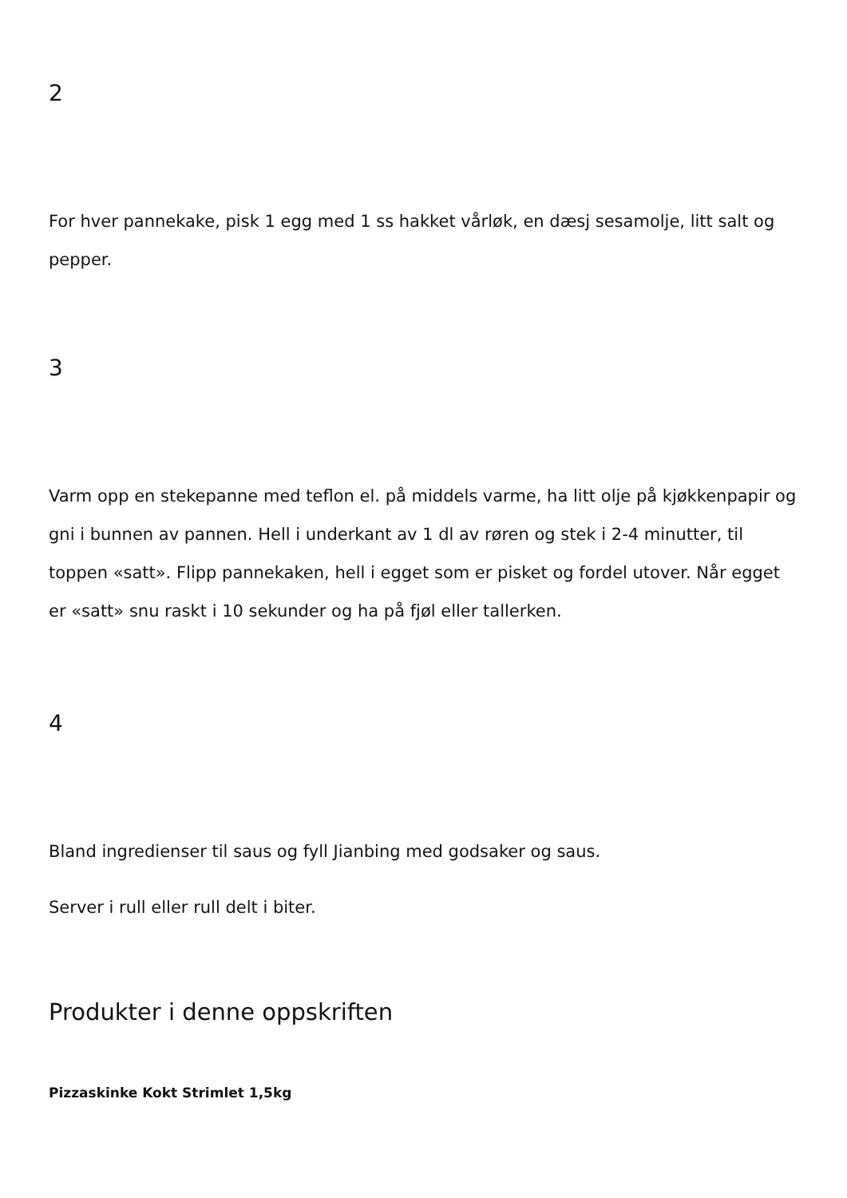2
For hver pannekake, pisk 1 egg med 1 ss hakket vårløk, en dæsj sesamolje, litt salt og pepper.
3
Varm opp en stekepanne med teflon el. på middels varme, ha litt olje på kjøkkenpapir og gni i bunnen av pannen. Hell i underkant av 1 dl av røren og stek i 2-4 minutter, til toppen «satt». Flipp pannekaken, hell i egget som er pisket og fordel utover. Når egget er «satt» snu raskt i 10 sekunder og ha på fjøl eller tallerken.
4
Bland ingredienser til saus og fyll Jianbing med godsaker og saus.
Server i rull eller rull delt i biter.
Produkter i denne oppskriften
Pizzaskinke Kokt Strimlet 1,5kg